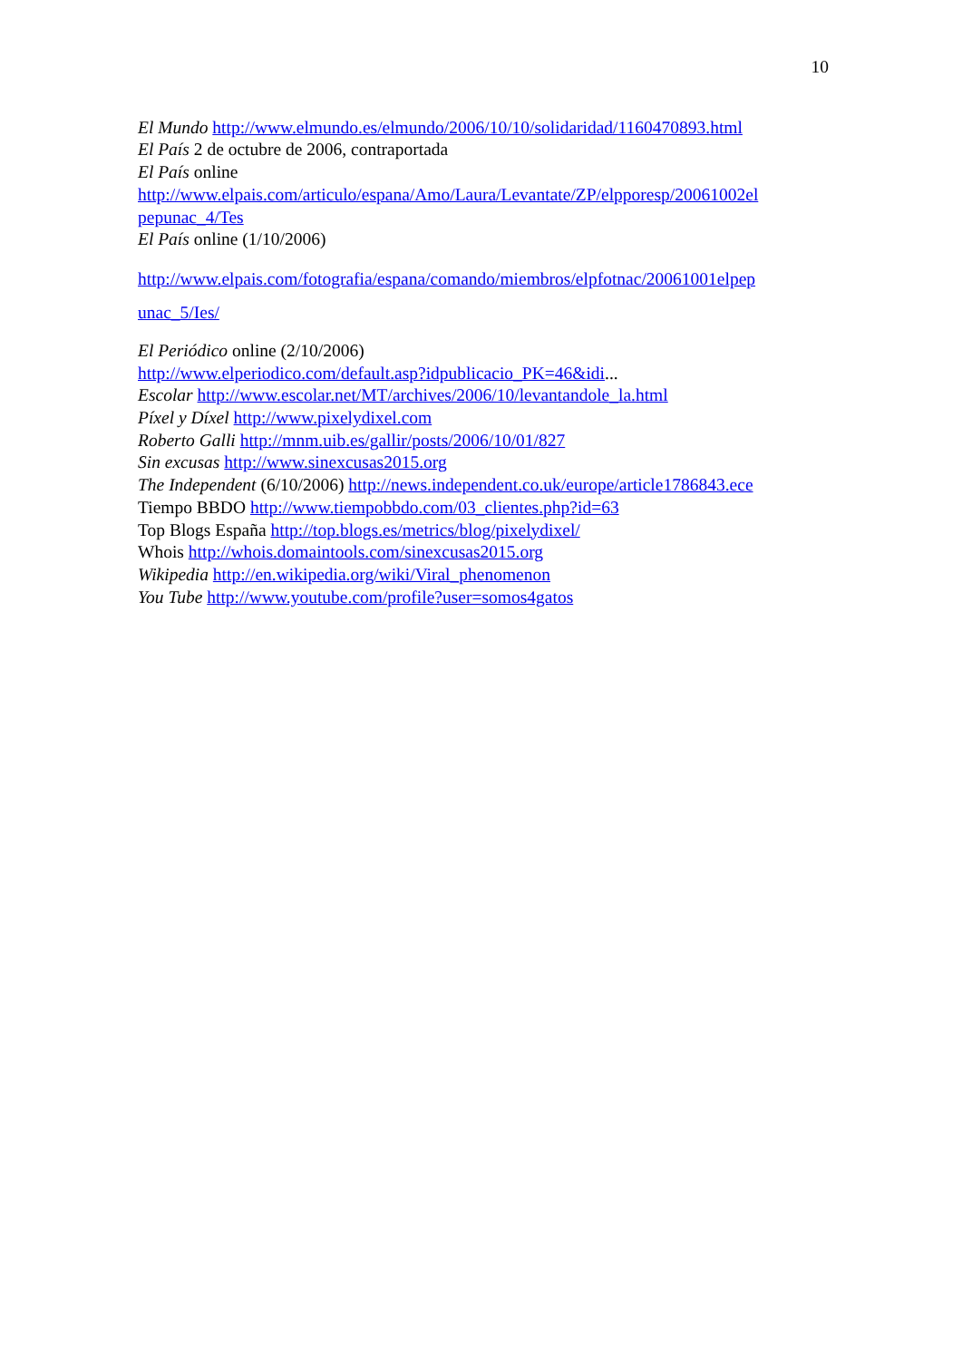10
El Mundo http://www.elmundo.es/elmundo/2006/10/10/solidaridad/1160470893.html
El País 2 de octubre de 2006, contraportada
El País online
http://www.elpais.com/articulo/espana/Amo/Laura/Levantate/ZP/elpporesp/20061002el pepunac_4/Tes
El País online (1/10/2006)
http://www.elpais.com/fotografia/espana/comando/miembros/elpfotnac/20061001elpep unac_5/Ies/
El Periódico online (2/10/2006)
http://www.elperiodico.com/default.asp?idpublicacio_PK=46&idi...
Escolar http://www.escolar.net/MT/archives/2006/10/levantandole_la.html
Píxel y Díxel http://www.pixelydixel.com
Roberto Galli http://mnm.uib.es/gallir/posts/2006/10/01/827
Sin excusas http://www.sinexcusas2015.org
The Independent (6/10/2006) http://news.independent.co.uk/europe/article1786843.ece
Tiempo BBDO http://www.tiempobbdo.com/03_clientes.php?id=63
Top Blogs España http://top.blogs.es/metrics/blog/pixelydixel/
Whois http://whois.domaintools.com/sinexcusas2015.org
Wikipedia http://en.wikipedia.org/wiki/Viral_phenomenon
You Tube http://www.youtube.com/profile?user=somos4gatos